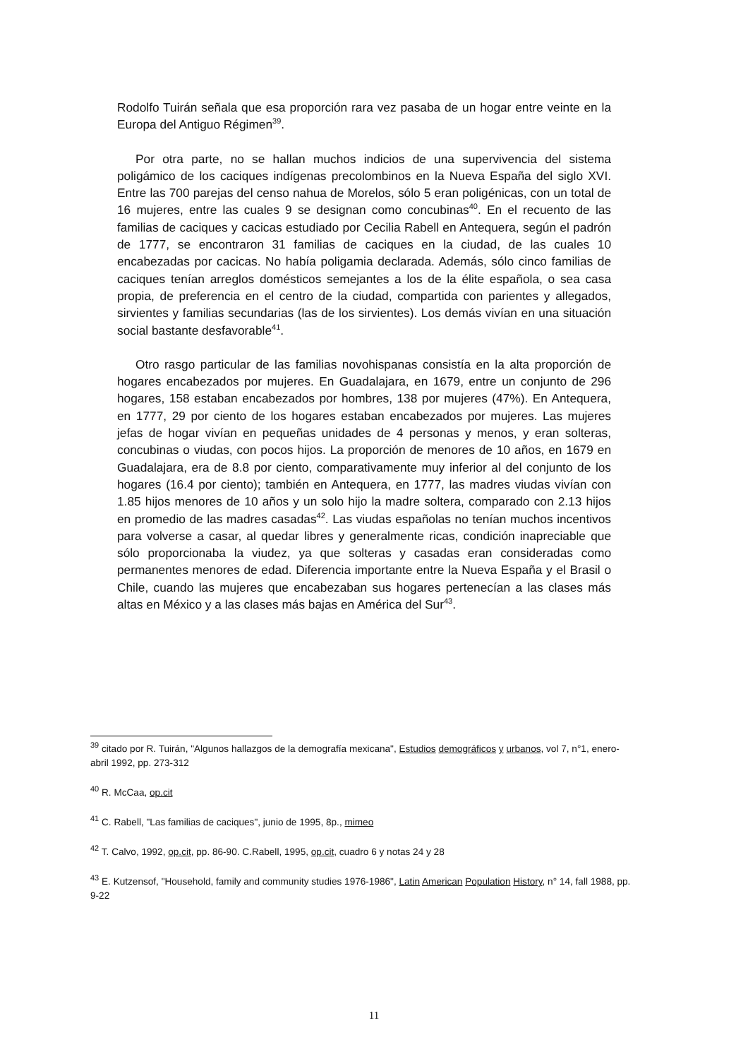Rodolfo Tuirán señala que esa proporción rara vez pasaba de un hogar entre veinte en la Europa del Antiguo Régimen<sup>39</sup>.
Por otra parte, no se hallan muchos indicios de una supervivencia del sistema poligámico de los caciques indígenas precolombinos en la Nueva España del siglo XVI. Entre las 700 parejas del censo nahua de Morelos, sólo 5 eran poligénicas, con un total de 16 mujeres, entre las cuales 9 se designan como concubinas<sup>40</sup>. En el recuento de las familias de caciques y cacicas estudiado por Cecilia Rabell en Antequera, según el padrón de 1777, se encontraron 31 familias de caciques en la ciudad, de las cuales 10 encabezadas por cacicas. No había poligamia declarada. Además, sólo cinco familias de caciques tenían arreglos domésticos semejantes a los de la élite española, o sea casa propia, de preferencia en el centro de la ciudad, compartida con parientes y allegados, sirvientes y familias secundarias (las de los sirvientes). Los demás vivían en una situación social bastante desfavorable<sup>41</sup>.
Otro rasgo particular de las familias novohispanas consistía en la alta proporción de hogares encabezados por mujeres. En Guadalajara, en 1679, entre un conjunto de 296 hogares, 158 estaban encabezados por hombres, 138 por mujeres (47%). En Antequera, en 1777, 29 por ciento de los hogares estaban encabezados por mujeres. Las mujeres jefas de hogar vivían en pequeñas unidades de 4 personas y menos, y eran solteras, concubinas o viudas, con pocos hijos. La proporción de menores de 10 años, en 1679 en Guadalajara, era de 8.8 por ciento, comparativamente muy inferior al del conjunto de los hogares (16.4 por ciento); también en Antequera, en 1777, las madres viudas vivían con 1.85 hijos menores de 10 años y un solo hijo la madre soltera, comparado con 2.13 hijos en promedio de las madres casadas<sup>42</sup>. Las viudas españolas no tenían muchos incentivos para volverse a casar, al quedar libres y generalmente ricas, condición inapreciable que sólo proporcionaba la viudez, ya que solteras y casadas eran consideradas como permanentes menores de edad. Diferencia importante entre la Nueva España y el Brasil o Chile, cuando las mujeres que encabezaban sus hogares pertenecían a las clases más altas en México y a las clases más bajas en América del Sur<sup>43</sup>.
<sup>39</sup> citado por R. Tuirán, "Algunos hallazgos de la demografía mexicana", Estudios demográficos y urbanos, vol 7, n°1, enero-abril 1992, pp. 273-312
<sup>40</sup> R. McCaa, op.cit
<sup>41</sup> C. Rabell, "Las familias de caciques", junio de 1995, 8p., mimeo
<sup>42</sup> T. Calvo, 1992, op.cit, pp. 86-90. C.Rabell, 1995, op.cit, cuadro 6 y notas 24 y 28
<sup>43</sup> E. Kutzensof, "Household, family and community studies 1976-1986", Latin American Population History, n° 14, fall 1988, pp. 9-22
11